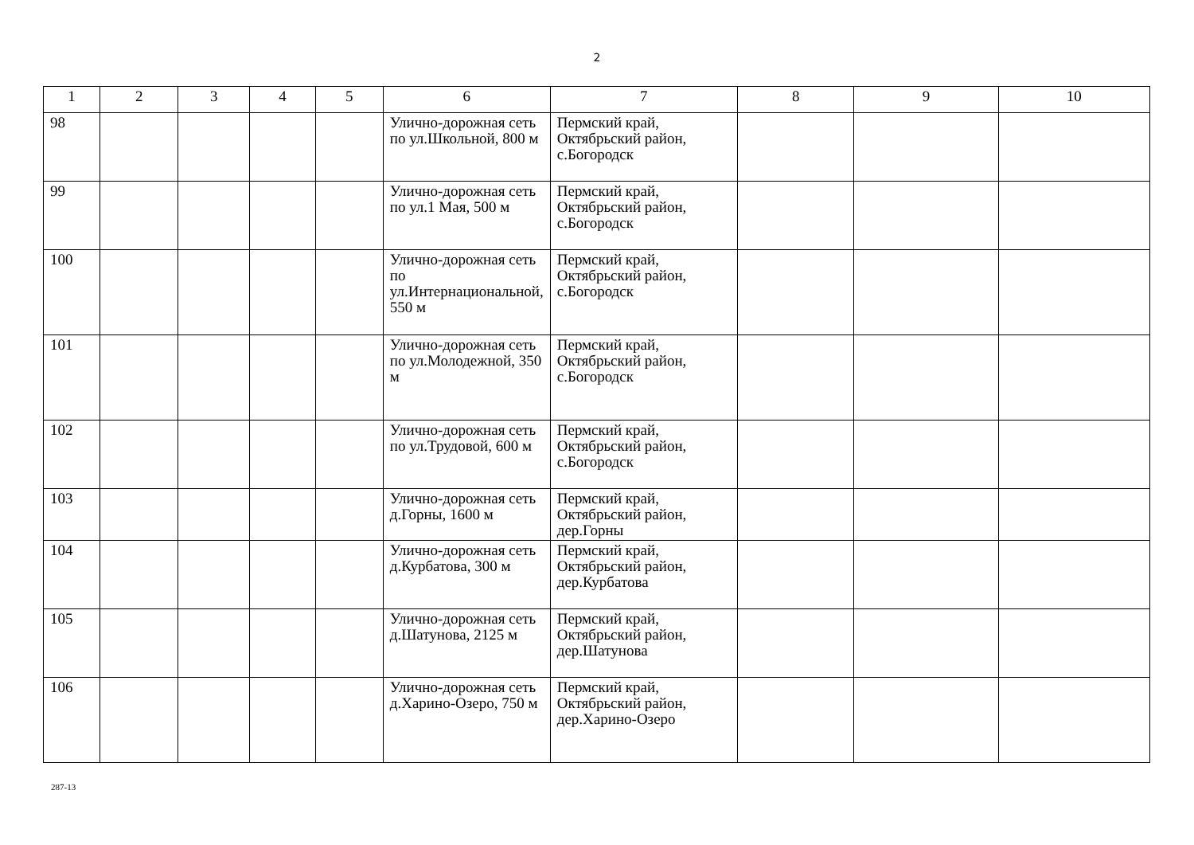2
| 1 | 2 | 3 | 4 | 5 | 6 | 7 | 8 | 9 | 10 |
| --- | --- | --- | --- | --- | --- | --- | --- | --- | --- |
| 98 | | | | | Улично-дорожная сеть по ул.Школьной, 800 м | Пермский край, Октябрьский район, с.Богородск | | | |
| 99 | | | | | Улично-дорожная сеть по ул.1 Мая, 500 м | Пермский край, Октябрьский район, с.Богородск | | | |
| 100 | | | | | Улично-дорожная сеть по ул.Интернациональной, 550 м | Пермский край, Октябрьский район, с.Богородск | | | |
| 101 | | | | | Улично-дорожная сеть по ул.Молодежной, 350 м | Пермский край, Октябрьский район, с.Богородск | | | |
| 102 | | | | | Улично-дорожная сеть по ул.Трудовой, 600 м | Пермский край, Октябрьский район, с.Богородск | | | |
| 103 | | | | | Улично-дорожная сеть д.Горны, 1600 м | Пермский край, Октябрьский район, дер.Горны | | | |
| 104 | | | | | Улично-дорожная сеть д.Курбатова, 300 м | Пермский край, Октябрьский район, дер.Курбатова | | | |
| 105 | | | | | Улично-дорожная сеть д.Шатунова, 2125 м | Пермский край, Октябрьский район, дер.Шатунова | | | |
| 106 | | | | | Улично-дорожная сеть д.Харино-Озеро, 750 м | Пермский край, Октябрьский район, дер.Харино-Озеро | | | |
287-13